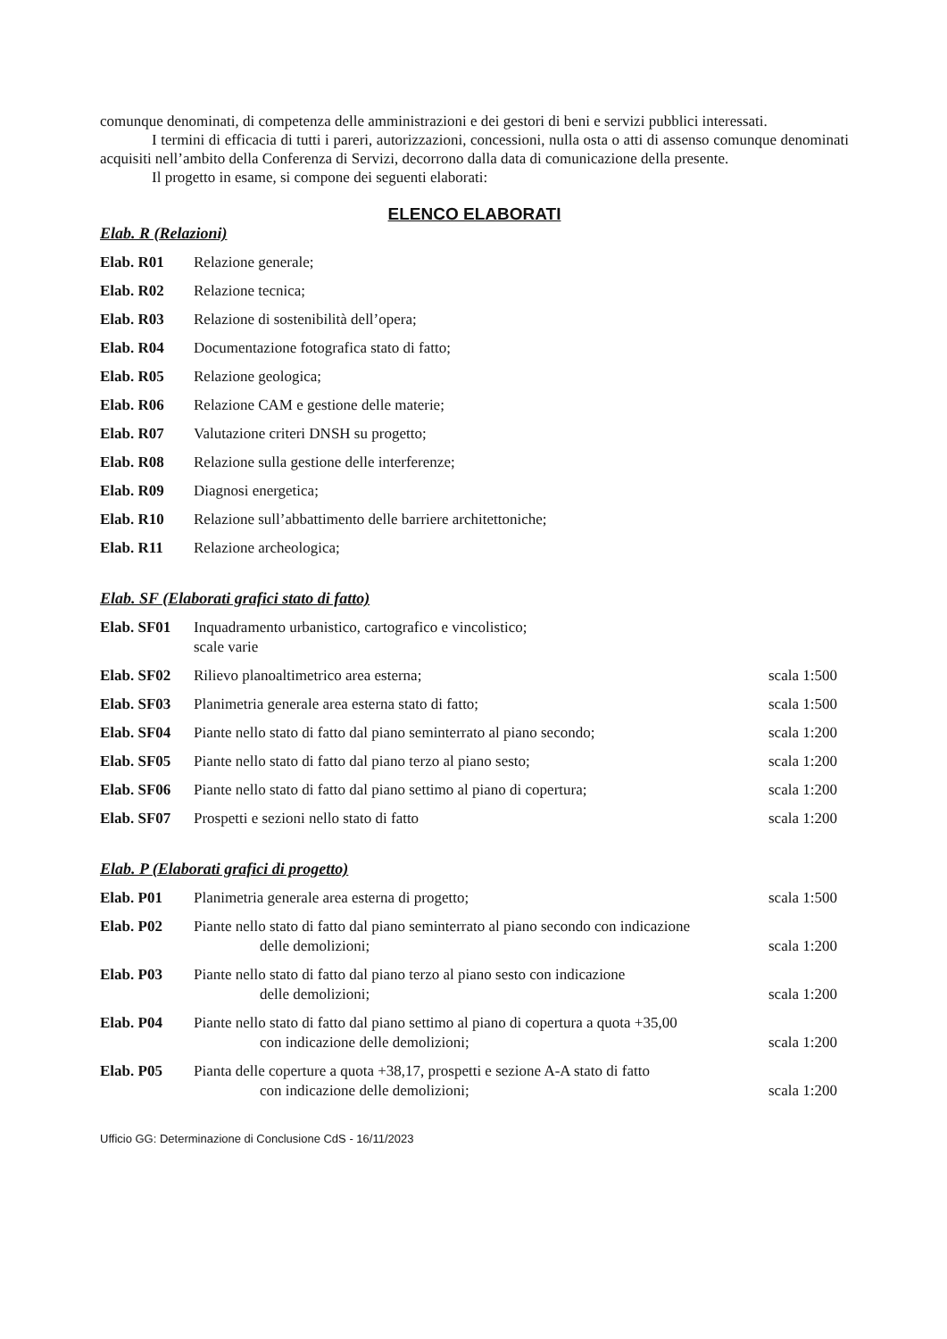comunque denominati, di competenza delle amministrazioni e dei gestori di beni e servizi pubblici interessati.
I termini di efficacia di tutti i pareri, autorizzazioni, concessioni, nulla osta o atti di assenso comunque denominati acquisiti nell’ambito della Conferenza di Servizi, decorrono dalla data di comunicazione della presente.
Il progetto in esame, si compone dei seguenti elaborati:
ELENCO ELABORATI
Elab. R (Relazioni)
| Elab. R01 | Relazione generale; |
| Elab. R02 | Relazione tecnica; |
| Elab. R03 | Relazione di sostenibilità dell’opera; |
| Elab. R04 | Documentazione fotografica stato di fatto; |
| Elab. R05 | Relazione geologica; |
| Elab. R06 | Relazione CAM e gestione delle materie; |
| Elab. R07 | Valutazione criteri DNSH su progetto; |
| Elab. R08 | Relazione sulla gestione delle interferenze; |
| Elab. R09 | Diagnosi energetica; |
| Elab. R10 | Relazione sull’abbattimento delle barriere architettoniche; |
| Elab. R11 | Relazione archeologica; |
Elab. SF (Elaborati grafici stato di fatto)
| Elab. SF01 | Inquadramento urbanistico, cartografico e vincolistico; scale varie | |
| Elab. SF02 | Rilievo planoaltimetrico area esterna; | scala 1:500 |
| Elab. SF03 | Planimetria generale area esterna stato di fatto; | scala 1:500 |
| Elab. SF04 | Piante nello stato di fatto dal piano seminterrato al piano secondo; | scala 1:200 |
| Elab. SF05 | Piante nello stato di fatto dal piano terzo al piano sesto; | scala 1:200 |
| Elab. SF06 | Piante nello stato di fatto dal piano settimo al piano di copertura; | scala 1:200 |
| Elab. SF07 | Prospetti e sezioni nello stato di fatto | scala 1:200 |
Elab. P (Elaborati grafici di progetto)
| Elab. P01 | Planimetria generale area esterna di progetto; | scala 1:500 |
| Elab. P02 | Piante nello stato di fatto dal piano seminterrato al piano secondo con indicazione delle demolizioni; | scala 1:200 |
| Elab. P03 | Piante nello stato di fatto dal piano terzo al piano sesto con indicazione delle demolizioni; | scala 1:200 |
| Elab. P04 | Piante nello stato di fatto dal piano settimo al piano di copertura a quota +35,00 con indicazione delle demolizioni; | scala 1:200 |
| Elab. P05 | Pianta delle coperture a quota +38,17, prospetti e sezione A-A stato di fatto con indicazione delle demolizioni; | scala 1:200 |
Ufficio GG: Determinazione di Conclusione CdS - 16/11/2023